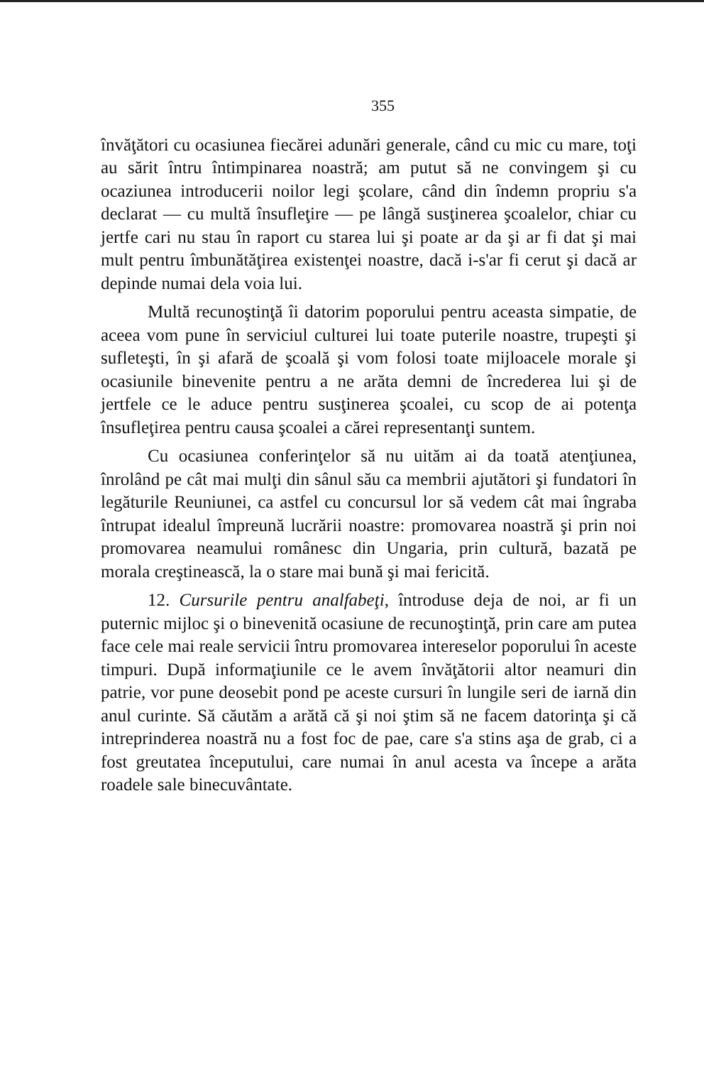355
învăţători cu ocasiunea fiecărei adunări generale, când cu mic cu mare, toţi au sărit întru întimpinarea noastră; am putut să ne convingem şi cu ocaziunea introducerii noilor legi şcolare, când din îndemn propriu s'a declarat — cu multă însufleţire — pe lângă susţinerea şcoalelor, chiar cu jertfe cari nu stau în raport cu starea lui şi poate ar da şi ar fi dat şi mai mult pentru îmbunătăţirea existenţei noastre, dacă i-s'ar fi cerut şi dacă ar depinde numai dela voia lui.
Multă recunoştinţă îi datorim poporului pentru aceasta simpatie, de aceea vom pune în serviciul culturei lui toate puterile noastre, trupeşti şi sufleteşti, în şi afară de şcoală şi vom folosi toate mijloacele morale şi ocasiunile binevenite pentru a ne arăta demni de încrederea lui şi de jertfele ce le aduce pentru susţinerea şcoalei, cu scop de ai potenţa însufleţirea pentru causa şcoalei a cărei representanţi suntem.
Cu ocasiunea conferinţelor să nu uităm ai da toată atenţiunea, înrolând pe cât mai mulţi din sânul său ca membrii ajutători şi fundatori în legăturile Reuniunei, ca astfel cu concursul lor să vedem cât mai îngraba întrupat idealul împreună lucrării noastre: promovarea noastră şi prin noi promovarea neamului românesc din Ungaria, prin cultură, bazată pe morala creştinească, la o stare mai bună şi mai fericită.
12. Cursurile pentru analfabeţi, întroduse deja de noi, ar fi un puternic mijloc şi o binevenită ocasiune de recunoştinţă, prin care am putea face cele mai reale servicii întru promovarea intereselor poporului în aceste timpuri. După informaţiunile ce le avem învăţătorii altor neamuri din patrie, vor pune deosebit pond pe aceste cursuri în lungile seri de iarnă din anul curinte. Să căutăm a arătă că şi noi ştim să ne facem datorinţa şi că intreprinderea noastră nu a fost foc de pae, care s'a stins aşa de grab, ci a fost greutatea începutului, care numai în anul acesta va începe a arăta roadele sale binecuvântate.